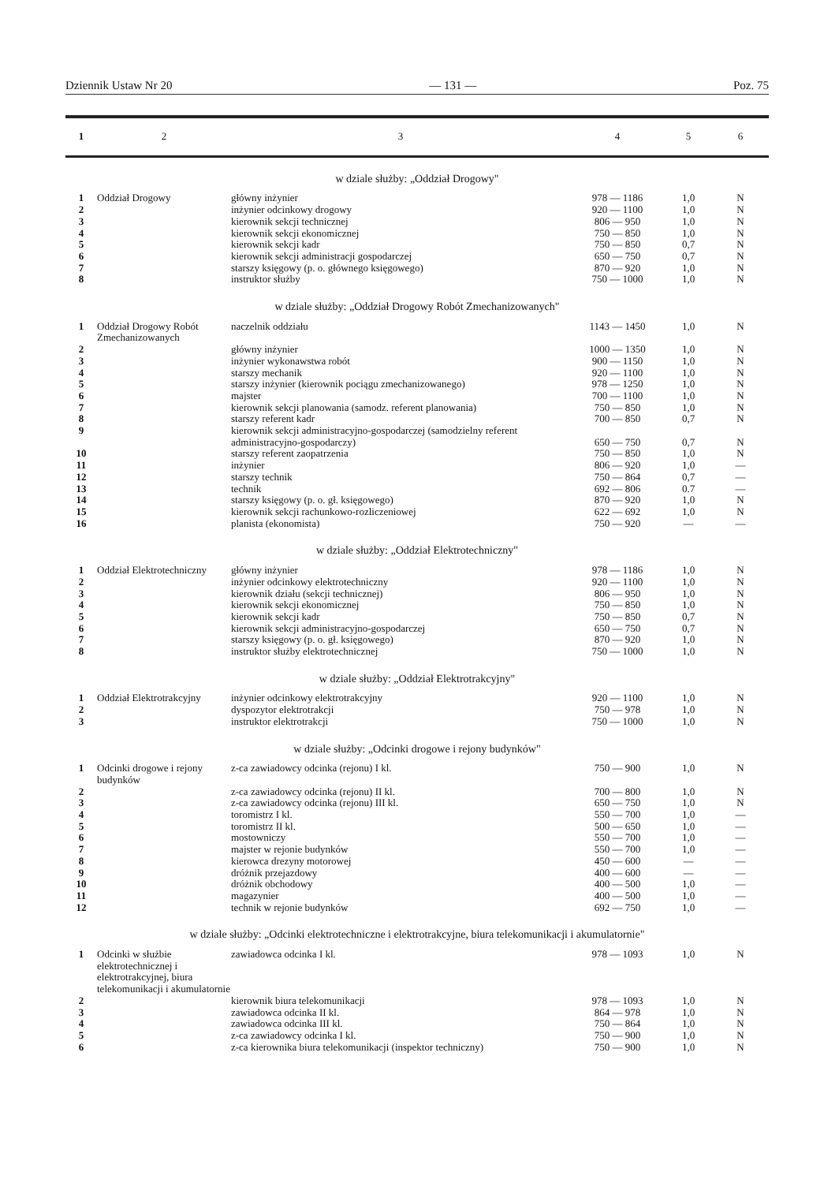Dziennik Ustaw Nr 20 — 131 — Poz. 75
| 1 | 2 | 3 | 4 | 5 | 6 |
| --- | --- | --- | --- | --- | --- |
| w dziale służby: „Oddział Drogowy" | | | | | |
| 1 | Oddział Drogowy | główny inżynier | 978 — 1186 | 1,0 | N |
| 2 | | inżynier odcinkowy drogowy | 920 — 1100 | 1,0 | N |
| 3 | | kierownik sekcji technicznej | 806 — 950 | 1,0 | N |
| 4 | | kierownik sekcji ekonomicznej | 750 — 850 | 1,0 | N |
| 5 | | kierownik sekcji kadr | 750 — 850 | 0,7 | N |
| 6 | | kierownik sekcji administracji gospodarczej | 650 — 750 | 0,7 | N |
| 7 | | starszy księgowy (p. o. głównego księgowego) | 870 — 920 | 1,0 | N |
| 8 | | instruktor służby | 750 — 1000 | 1,0 | N |
| w dziale służby: „Oddział Drogowy Robót Zmechanizowanych" | | | | | |
| 1 | Oddział Drogowy Robót Zmechanizowanych | naczelnik oddziału | 1143 — 1450 | 1,0 | N |
| 2 | | główny inżynier | 1000 — 1350 | 1,0 | N |
| 3 | | inżynier wykonawstwa robót | 900 — 1150 | 1,0 | N |
| 4 | | starszy mechanik | 920 — 1100 | 1,0 | N |
| 5 | | starszy inżynier (kierownik pociągu zmechanizowanego) | 978 — 1250 | 1,0 | N |
| 6 | | majster | 700 — 1100 | 1,0 | N |
| 7 | | kierownik sekcji planowania (samodz. referent planowania) | 750 — 850 | 1,0 | N |
| 8 | | starszy referent kadr | 700 — 850 | 0,7 | N |
| 9 | | kierownik sekcji administracyjno-gospodarczej (samodzielny referent administracyjno-gospodarczy) | 650 — 750 | 0,7 | N |
| 10 | | starszy referent zaopatrzenia | 750 — 850 | 1,0 | N |
| 11 | | inżynier | 806 — 920 | 1,0 | — |
| 12 | | starszy technik | 750 — 864 | 0,7 | — |
| 13 | | technik | 692 — 806 | 0.7 | — |
| 14 | | starszy księgowy (p. o. gł. księgowego) | 870 — 920 | 1,0 | N |
| 15 | | kierownik sekcji rachunkowo-rozliczeniowej | 622 — 692 | 1,0 | N |
| 16 | | planista (ekonomista) | 750 — 920 | — | — |
| w dziale służby: „Oddział Elektrotechniczny" | | | | | |
| 1 | Oddział Elektrotechniczny | główny inżynier | 978 — 1186 | 1,0 | N |
| 2 | | inżynier odcinkowy elektrotechniczny | 920 — 1100 | 1,0 | N |
| 3 | | kierownik działu (sekcji technicznej) | 806 — 950 | 1,0 | N |
| 4 | | kierownik sekcji ekonomicznej | 750 — 850 | 1,0 | N |
| 5 | | kierownik sekcji kadr | 750 — 850 | 0,7 | N |
| 6 | | kierownik sekcji administracyjno-gospodarczej | 650 — 750 | 0,7 | N |
| 7 | | starszy księgowy (p. o. gł. księgowego) | 870 — 920 | 1,0 | N |
| 8 | | instruktor służby elektrotechnicznej | 750 — 1000 | 1,0 | N |
| w dziale służby: „Oddział Elektrotrakcyjny" | | | | | |
| 1 | Oddział Elektrotrakcyjny | inżynier odcinkowy elektrotrakcyjny | 920 — 1100 | 1,0 | N |
| 2 | | dyspozytor elektrotrakcji | 750 — 978 | 1,0 | N |
| 3 | | instruktor elektrotrakcji | 750 — 1000 | 1,0 | N |
| w dziale służby: „Odcinki drogowe i rejony budynków" | | | | | |
| 1 | Odcinki drogowe i rejony budynków | z-ca zawiadowcy odcinka (rejonu) I kl. | 750 — 900 | 1,0 | N |
| 2 | | z-ca zawiadowcy odcinka (rejonu) II kl. | 700 — 800 | 1,0 | N |
| 3 | | z-ca zawiadowcy odcinka (rejonu) III kl. | 650 — 750 | 1,0 | N |
| 4 | | toromistrz I kl. | 550 — 700 | 1,0 | — |
| 5 | | toromistrz II kl. | 500 — 650 | 1,0 | — |
| 6 | | mostowniczy | 550 — 700 | 1,0 | — |
| 7 | | majster w rejonie budynków | 550 — 700 | 1,0 | — |
| 8 | | kierowca drezyny motorowej | 450 — 600 | — | — |
| 9 | | dróżnik przejazdowy | 400 — 600 | — | — |
| 10 | | dróżnik obchodowy | 400 — 500 | 1,0 | — |
| 11 | | magazynier | 400 — 500 | 1,0 | — |
| 12 | | technik w rejonie budynków | 692 — 750 | 1,0 | — |
| w dziale służby: „Odcinki elektrotechniczne i elektrotrakcyjne, biura telekomunikacji i akumulatornie" | | | | | |
| 1 | Odcinki w służbie elektrotechnicznej i elektrotrakcyjnej, biura telekomunikacji i akumulatornie | zawiadowca odcinka I kl. | 978 — 1093 | 1,0 | N |
| 2 | | kierownik biura telekomunikacji | 978 — 1093 | 1,0 | N |
| 3 | | zawiadowca odcinka II kl. | 864 — 978 | 1,0 | N |
| 4 | | zawiadowca odcinka III kl. | 750 — 864 | 1,0 | N |
| 5 | | z-ca zawiadowcy odcinka I kl. | 750 — 900 | 1,0 | N |
| 6 | | z-ca kierownika biura telekomunikacji (inspektor techniczny) | 750 — 900 | 1,0 | N |